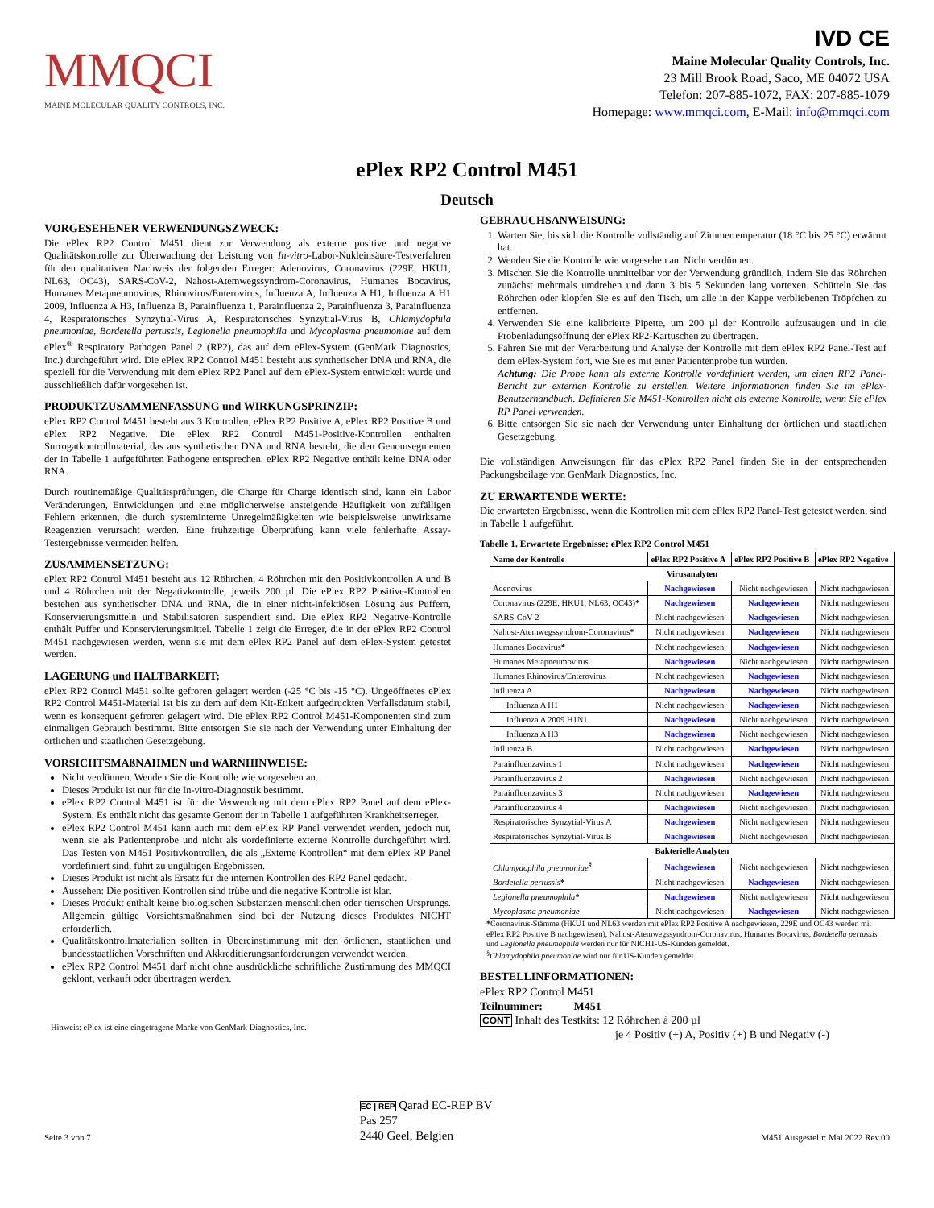MMQCI
MAINE MOLECULAR QUALITY CONTROLS, INC.
IVD CE
Maine Molecular Quality Controls, Inc.
23 Mill Brook Road, Saco, ME 04072 USA
Telefon: 207-885-1072, FAX: 207-885-1079
Homepage: www.mmqci.com, E-Mail: info@mmqci.com
ePlex RP2 Control M451
Deutsch
VORGESEHENER VERWENDUNGSZWECK:
Die ePlex RP2 Control M451 dient zur Verwendung als externe positive und negative Qualitätskontrolle zur Überwachung der Leistung von In-vitro-Labor-Nukleinsäure-Testverfahren für den qualitativen Nachweis der folgenden Erreger: Adenovirus, Coronavirus (229E, HKU1, NL63, OC43), SARS-CoV-2, Nahost-Atemwegssyndrom-Coronavirus, Humanes Bocavirus, Humanes Metapneumovirus, Rhinovirus/Enterovirus, Influenza A, Influenza A H1, Influenza A H1 2009, Influenza A H3, Influenza B, Parainfluenza 1, Parainfluenza 2, Parainfluenza 3, Parainfluenza 4, Respiratorisches Synzytial-Virus A, Respiratorisches Synzytial-Virus B, Chlamydophila pneumoniae, Bordetella pertussis, Legionella pneumophila und Mycoplasma pneumoniae auf dem ePlex<sup>®</sup> Respiratory Pathogen Panel 2 (RP2), das auf dem ePlex-System (GenMark Diagnostics, Inc.) durchgeführt wird. Die ePlex RP2 Control M451 besteht aus synthetischer DNA und RNA, die speziell für die Verwendung mit dem ePlex RP2 Panel auf dem ePlex-System entwickelt wurde und ausschließlich dafür vorgesehen ist.
PRODUKTZUSAMMENFASSUNG und WIRKUNGSPRINZIP:
ePlex RP2 Control M451 besteht aus 3 Kontrollen, ePlex RP2 Positive A, ePlex RP2 Positive B und ePlex RP2 Negative. Die ePlex RP2 Control M451-Positive-Kontrollen enthalten Surrogatkontrollmaterial, das aus synthetischer DNA und RNA besteht, die den Genomsegmenten der in Tabelle 1 aufgeführten Pathogene entsprechen. ePlex RP2 Negative enthält keine DNA oder RNA.
Durch routinemäßige Qualitätsprüfungen, die Charge für Charge identisch sind, kann ein Labor Veränderungen, Entwicklungen und eine möglicherweise ansteigende Häufigkeit von zufälligen Fehlern erkennen, die durch systeminterne Unregelmäßigkeiten wie beispielsweise unwirksame Reagenzien verursacht werden. Eine frühzeitige Überprüfung kann viele fehlerhafte Assay-Testergebnisse vermeiden helfen.
ZUSAMMENSETZUNG:
ePlex RP2 Control M451 besteht aus 12 Röhrchen, 4 Röhrchen mit den Positivkontrollen A und B und 4 Röhrchen mit der Negativkontrolle, jeweils 200 µl. Die ePlex RP2 Positive-Kontrollen bestehen aus synthetischer DNA und RNA, die in einer nicht-infektiösen Lösung aus Puffern, Konservierungsmitteln und Stabilisatoren suspendiert sind. Die ePlex RP2 Negative-Kontrolle enthält Puffer und Konservierungsmittel. Tabelle 1 zeigt die Erreger, die in der ePlex RP2 Control M451 nachgewiesen werden, wenn sie mit dem ePlex RP2 Panel auf dem ePlex-System getestet werden.
LAGERUNG und HALTBARKEIT:
ePlex RP2 Control M451 sollte gefroren gelagert werden (-25 °C bis -15 °C). Ungeöffnetes ePlex RP2 Control M451-Material ist bis zu dem auf dem Kit-Etikett aufgedruckten Verfallsdatum stabil, wenn es konsequent gefroren gelagert wird. Die ePlex RP2 Control M451-Komponenten sind zum einmaligen Gebrauch bestimmt. Bitte entsorgen Sie sie nach der Verwendung unter Einhaltung der örtlichen und staatlichen Gesetzgebung.
VORSICHTSMAßNAHMEN und WARNHINWEISE:
Nicht verdünnen. Wenden Sie die Kontrolle wie vorgesehen an.
Dieses Produkt ist nur für die In-vitro-Diagnostik bestimmt.
ePlex RP2 Control M451 ist für die Verwendung mit dem ePlex RP2 Panel auf dem ePlex-System. Es enthält nicht das gesamte Genom der in Tabelle 1 aufgeführten Krankheitserreger.
ePlex RP2 Control M451 kann auch mit dem ePlex RP Panel verwendet werden, jedoch nur, wenn sie als Patientenprobe und nicht als vordefinierte externe Kontrolle durchgeführt wird. Das Testen von M451 Positivkontrollen, die als „Externe Kontrollen“ mit dem ePlex RP Panel vordefiniert sind, führt zu ungültigen Ergebnissen.
Dieses Produkt ist nicht als Ersatz für die internen Kontrollen des RP2 Panel gedacht.
Aussehen: Die positiven Kontrollen sind trübe und die negative Kontrolle ist klar.
Dieses Produkt enthält keine biologischen Substanzen menschlichen oder tierischen Ursprungs. Allgemein gültige Vorsichtsmaßnahmen sind bei der Nutzung dieses Produktes NICHT erforderlich.
Qualitätskontrollmaterialien sollten in Übereinstimmung mit den örtlichen, staatlichen und bundesstaatlichen Vorschriften und Akkreditierungsanforderungen verwendet werden.
ePlex RP2 Control M451 darf nicht ohne ausdrückliche schriftliche Zustimmung des MMQCI geklont, verkauft oder übertragen werden.
Hinweis: ePlex ist eine eingetragene Marke von GenMark Diagnostics, Inc.
GEBRAUCHSANWEISUNG:
1. Warten Sie, bis sich die Kontrolle vollständig auf Zimmertemperatur (18 °C bis 25 °C) erwärmt hat.
2. Wenden Sie die Kontrolle wie vorgesehen an. Nicht verdünnen.
3. Mischen Sie die Kontrolle unmittelbar vor der Verwendung gründlich, indem Sie das Röhrchen zunächst mehrmals umdrehen und dann 3 bis 5 Sekunden lang vortexen. Schütteln Sie das Röhrchen oder klopfen Sie es auf den Tisch, um alle in der Kappe verbliebenen Tröpfchen zu entfernen.
4. Verwenden Sie eine kalibrierte Pipette, um 200 µl der Kontrolle aufzusaugen und in die Probenladungsöffnung der ePlex RP2-Kartuschen zu übertragen.
5. Fahren Sie mit der Verarbeitung und Analyse der Kontrolle mit dem ePlex RP2 Panel-Test auf dem ePlex-System fort, wie Sie es mit einer Patientenprobe tun würden.
Achtung: Die Probe kann als externe Kontrolle vordefiniert werden, um einen RP2 Panel-Bericht zur externen Kontrolle zu erstellen. Weitere Informationen finden Sie im ePlex-Benutzerhandbuch. Definieren Sie M451-Kontrollen nicht als externe Kontrolle, wenn Sie ePlex RP Panel verwenden.
6. Bitte entsorgen Sie sie nach der Verwendung unter Einhaltung der örtlichen und staatlichen Gesetzgebung.
Die vollständigen Anweisungen für das ePlex RP2 Panel finden Sie in der entsprechenden Packungsbeilage von GenMark Diagnostics, Inc.
ZU ERWARTENDE WERTE:
Die erwarteten Ergebnisse, wenn die Kontrollen mit dem ePlex RP2 Panel-Test getestet werden, sind in Tabelle 1 aufgeführt.
Tabelle 1. Erwartete Ergebnisse: ePlex RP2 Control M451
| Name der Kontrolle | ePlex RP2 Positive A | ePlex RP2 Positive B | ePlex RP2 Negative |
| --- | --- | --- | --- |
| Virusanalyten | | | |
| Adenovirus | Nachgewiesen | Nicht nachgewiesen | Nicht nachgewiesen |
| Coronavirus (229E, HKU1, NL63, OC43) * | Nachgewiesen | Nachgewiesen | Nicht nachgewiesen |
| SARS-CoV-2 | Nicht nachgewiesen | Nachgewiesen | Nicht nachgewiesen |
| Nahost-Atemwegssyndrom-Coronavirus * | Nicht nachgewiesen | Nachgewiesen | Nicht nachgewiesen |
| Humanes Bocavirus * | Nicht nachgewiesen | Nachgewiesen | Nicht nachgewiesen |
| Humanes Metapneumovirus | Nachgewiesen | Nicht nachgewiesen | Nicht nachgewiesen |
| Humanes Rhinovirus/Enterovirus | Nicht nachgewiesen | Nachgewiesen | Nicht nachgewiesen |
| Influenza A | Nachgewiesen | Nachgewiesen | Nicht nachgewiesen |
| Influenza A H1 | Nicht nachgewiesen | Nachgewiesen | Nicht nachgewiesen |
| Influenza A 2009 H1N1 | Nachgewiesen | Nicht nachgewiesen | Nicht nachgewiesen |
| Influenza A H3 | Nachgewiesen | Nicht nachgewiesen | Nicht nachgewiesen |
| Influenza B | Nicht nachgewiesen | Nachgewiesen | Nicht nachgewiesen |
| Parainfluenzavirus 1 | Nicht nachgewiesen | Nachgewiesen | Nicht nachgewiesen |
| Parainfluenzavirus 2 | Nachgewiesen | Nicht nachgewiesen | Nicht nachgewiesen |
| Parainfluenzavirus 3 | Nicht nachgewiesen | Nachgewiesen | Nicht nachgewiesen |
| Parainfluenzavirus 4 | Nachgewiesen | Nicht nachgewiesen | Nicht nachgewiesen |
| Respiratorisches Synzytial-Virus A | Nachgewiesen | Nicht nachgewiesen | Nicht nachgewiesen |
| Respiratorisches Synzytial-Virus B | Nachgewiesen | Nicht nachgewiesen | Nicht nachgewiesen |
| Bakterielle Analyten | | | |
| Chlamydophila pneumoniae<sup>§</sup> | Nachgewiesen | Nicht nachgewiesen | Nicht nachgewiesen |
| Bordetella pertussis * | Nicht nachgewiesen | Nachgewiesen | Nicht nachgewiesen |
| Legionella pneumophila * | Nachgewiesen | Nicht nachgewiesen | Nicht nachgewiesen |
| Mycoplasma pneumoniae | Nicht nachgewiesen | Nachgewiesen | Nicht nachgewiesen |
*Coronavirus-Stämme (HKU1 und NL63 werden mit ePlex RP2 Positive A nachgewiesen, 229E und OC43 werden mit ePlex RP2 Positive B nachgewiesen), Nahost-Atemwegssyndrom-Coronavirus, Humanes Bocavirus, Bordetella pertussis und Legionella pneumophila werden nur für NICHT-US-Kunden gemeldet.
<sup>§</sup> Chlamydophila pneumoniae wird nur für US-Kunden gemeldet.
BESTELLINFORMATIONEN:
ePlex RP2 Control M451
Teilnummer: M451
CONT Inhalt des Testkits: 12 Röhrchen à 200 µl
je 4 Positiv (+) A, Positiv (+) B und Negativ (-)
Seite 3 von 7
EC | REP Qarad EC-REP BV
Pas 257
2440 Geel, Belgien
M451 Ausgestellt: Mai 2022 Rev.00